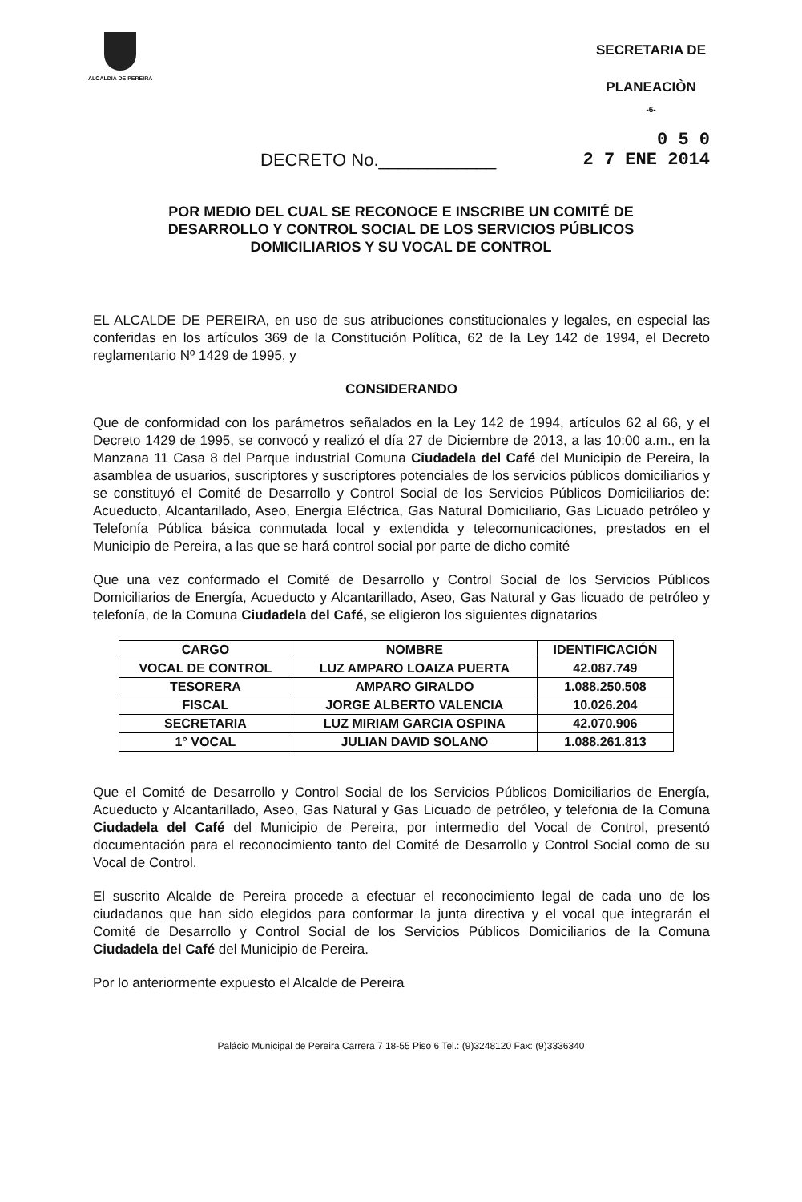ALCALDIA DE PEREIRA
SECRETARIA DE
PLANEACIÒN
-6-
0 5 0
DECRETO No.____________ 2 7 ENE 2014
POR MEDIO DEL CUAL SE RECONOCE E INSCRIBE UN COMITÉ DE DESARROLLO Y CONTROL SOCIAL DE LOS SERVICIOS PÚBLICOS DOMICILIARIOS Y SU VOCAL DE CONTROL
EL ALCALDE DE PEREIRA, en uso de sus atribuciones constitucionales y legales, en especial las conferidas en los artículos 369 de la Constitución Política, 62 de la Ley 142 de 1994, el Decreto reglamentario Nº 1429 de 1995, y
CONSIDERANDO
Que de conformidad con los parámetros señalados en la Ley 142 de 1994, artículos 62 al 66, y el Decreto 1429 de 1995, se convocó y realizó el día 27 de Diciembre de 2013, a las 10:00 a.m., en la Manzana 11 Casa 8 del Parque industrial Comuna Ciudadela del Café del Municipio de Pereira, la asamblea de usuarios, suscriptores y suscriptores potenciales de los servicios públicos domiciliarios y se constituyó el Comité de Desarrollo y Control Social de los Servicios Públicos Domiciliarios de: Acueducto, Alcantarillado, Aseo, Energia Eléctrica, Gas Natural Domiciliario, Gas Licuado petróleo y Telefonía Pública básica conmutada local y extendida y telecomunicaciones, prestados en el Municipio de Pereira, a las que se hará control social por parte de dicho comité
Que una vez conformado el Comité de Desarrollo y Control Social de los Servicios Públicos Domiciliarios de Energía, Acueducto y Alcantarillado, Aseo, Gas Natural y Gas licuado de petróleo y telefonía, de la Comuna Ciudadela del Café, se eligieron los siguientes dignatarios
| CARGO | NOMBRE | IDENTIFICACIÓN |
| --- | --- | --- |
| VOCAL DE CONTROL | LUZ AMPARO LOAIZA PUERTA | 42.087.749 |
| TESORERA | AMPARO GIRALDO | 1.088.250.508 |
| FISCAL | JORGE ALBERTO VALENCIA | 10.026.204 |
| SECRETARIA | LUZ MIRIAM GARCIA OSPINA | 42.070.906 |
| 1° VOCAL | JULIAN DAVID SOLANO | 1.088.261.813 |
Que el Comité de Desarrollo y Control Social de los Servicios Públicos Domiciliarios de Energía, Acueducto y Alcantarillado, Aseo, Gas Natural y Gas Licuado de petróleo, y telefonia de la Comuna Ciudadela del Café del Municipio de Pereira, por intermedio del Vocal de Control, presentó documentación para el reconocimiento tanto del Comité de Desarrollo y Control Social como de su Vocal de Control.
El suscrito Alcalde de Pereira procede a efectuar el reconocimiento legal de cada uno de los ciudadanos que han sido elegidos para conformar la junta directiva y el vocal que integrarán el Comité de Desarrollo y Control Social de los Servicios Públicos Domiciliarios de la Comuna Ciudadela del Café del Municipio de Pereira.
Por lo anteriormente expuesto el Alcalde de Pereira
Palácio Municipal de Pereira Carrera 7 18-55 Piso 6 Tel.: (9)3248120 Fax: (9)3336340